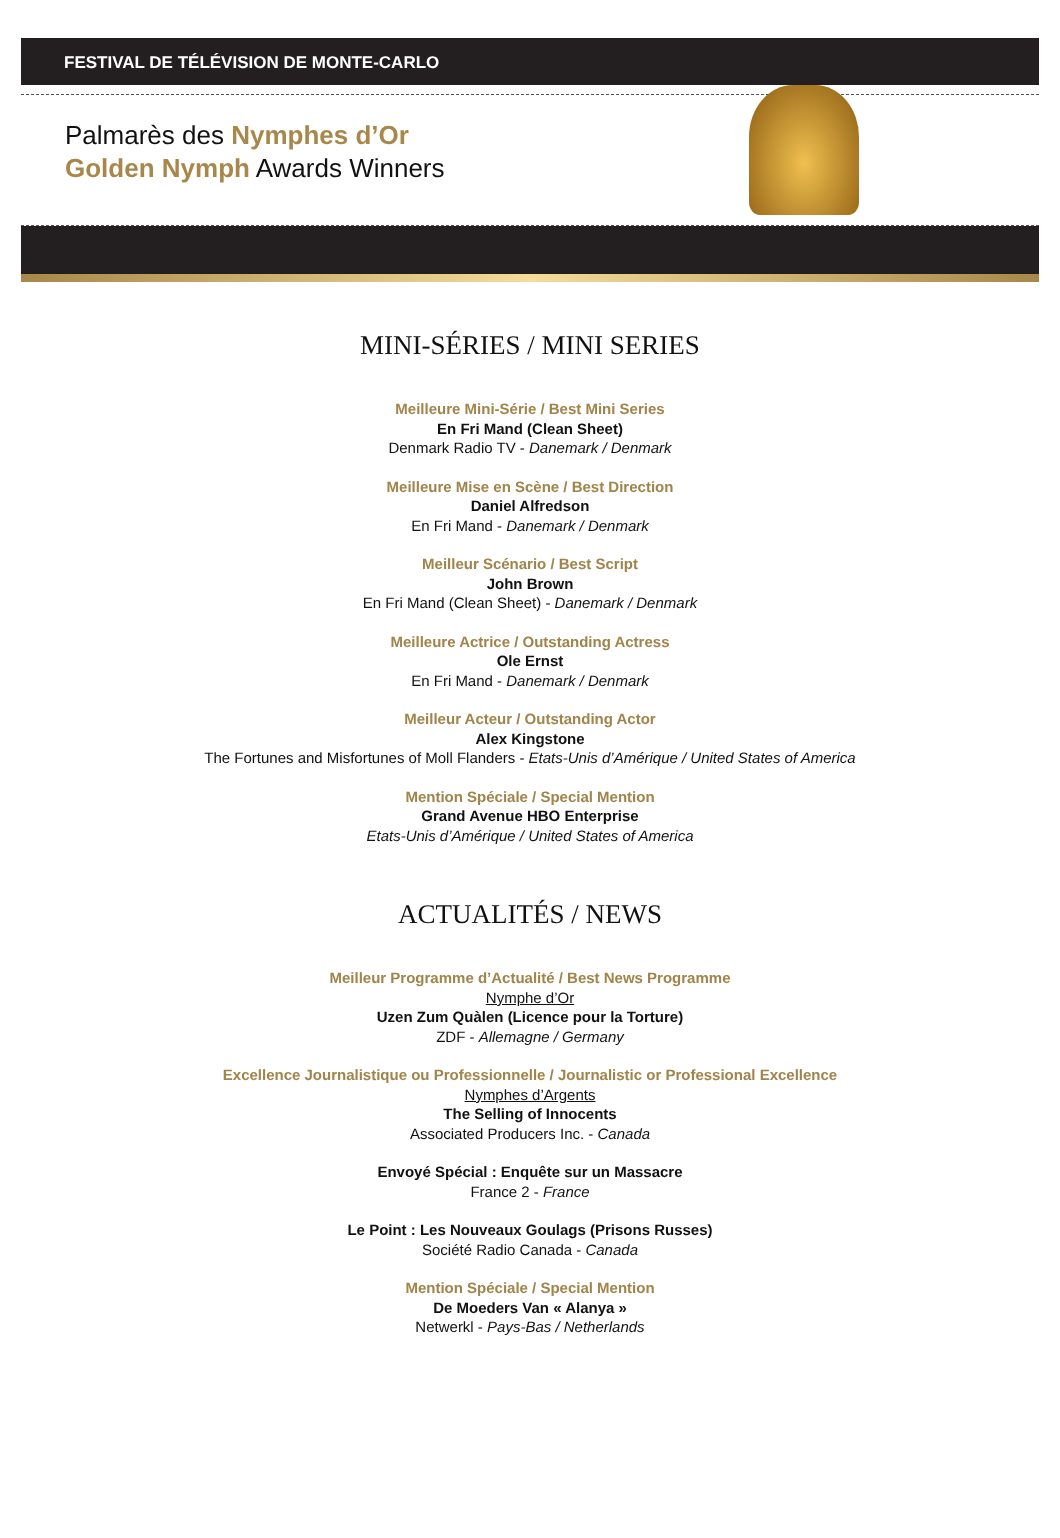FESTIVAL DE TÉLÉVISION DE MONTE-CARLO
Palmarès des Nymphes d’Or
Golden Nymph Awards Winners
MINI-SÉRIES / MINI SERIES
Meilleure Mini-Série / Best Mini Series
En Fri Mand (Clean Sheet)
Denmark Radio TV - Danemark / Denmark
Meilleure Mise en Scène / Best Direction
Daniel Alfredson
En Fri Mand - Danemark / Denmark
Meilleur Scénario / Best Script
John Brown
En Fri Mand (Clean Sheet) - Danemark / Denmark
Meilleure Actrice / Outstanding Actress
Ole Ernst
En Fri Mand - Danemark / Denmark
Meilleur Acteur / Outstanding Actor
Alex Kingstone
The Fortunes and Misfortunes of Moll Flanders - Etats-Unis d’Amérique / United States of America
Mention Spéciale / Special Mention
Grand Avenue HBO Enterprise
Etats-Unis d’Amérique / United States of America
ACTUALITÉS / NEWS
Meilleur Programme d’Actualité / Best News Programme
Nymphe d’Or
Uzen Zum Quàlen (Licence pour la Torture)
ZDF - Allemagne / Germany
Excellence Journalistique ou Professionnelle / Journalistic or Professional Excellence
Nymphes d’Argents
The Selling of Innocents
Associated Producers Inc. - Canada
Envoyé Spécial : Enquête sur un Massacre
France 2 - France
Le Point : Les Nouveaux Goulags (Prisons Russes)
Société Radio Canada - Canada
Mention Spéciale / Special Mention
De Moeders Van « Alanya »
Netwerkl - Pays-Bas / Netherlands